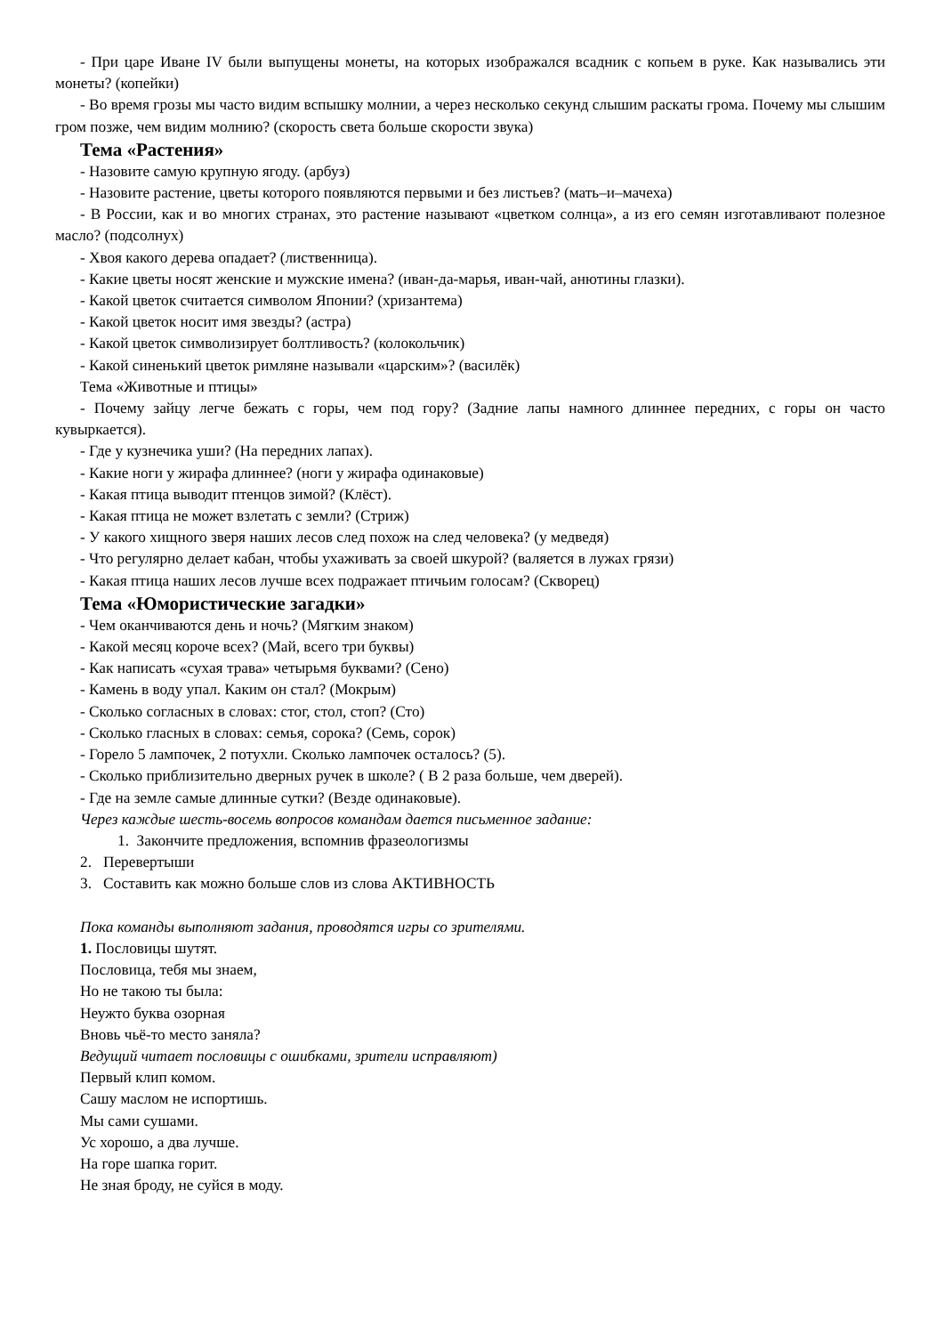- При царе Иване IV были выпущены монеты, на которых изображался всадник с копьем в руке. Как назывались эти монеты? (копейки)
- Во время грозы мы часто видим вспышку молнии, а через несколько секунд слышим раскаты грома. Почему мы слышим гром позже, чем видим молнию? (скорость света больше скорости звука)
Тема «Растения»
- Назовите самую крупную ягоду. (арбуз)
- Назовите растение, цветы которого появляются первыми и без листьев? (мать–и–мачеха)
- В России, как и во многих странах, это растение называют «цветком солнца», а из его семян изготавливают полезное масло? (подсолнух)
- Хвоя какого дерева опадает? (лиственница).
- Какие цветы носят женские и мужские имена? (иван-да-марья, иван-чай, анютины глазки).
- Какой цветок считается символом Японии? (хризантема)
- Какой цветок носит имя звезды? (астра)
- Какой цветок символизирует болтливость? (колокольчик)
- Какой синенький цветок римляне называли «царским»? (василёк)
Тема «Животные и птицы»
- Почему зайцу легче бежать с горы, чем под гору? (Задние лапы намного длиннее передних, с горы он часто кувыркается).
- Где у кузнечика уши? (На передних лапах).
- Какие ноги у жирафа длиннее? (ноги у жирафа одинаковые)
- Какая птица выводит птенцов зимой? (Клёст).
- Какая птица не может взлетать с земли? (Стриж)
- У какого хищного зверя наших лесов след похож на след человека? (у медведя)
- Что регулярно делает кабан, чтобы ухаживать за своей шкурой? (валяется в лужах грязи)
- Какая птица наших лесов лучше всех подражает птичьим голосам? (Скворец)
Тема «Юмористические загадки»
- Чем оканчиваются день и ночь? (Мягким знаком)
- Какой месяц короче всех? (Май, всего три буквы)
- Как написать «сухая трава» четырьмя буквами? (Сено)
- Камень в воду упал. Каким он стал? (Мокрым)
- Сколько согласных в словах: стог, стол, стоп? (Сто)
- Сколько гласных в словах: семья, сорока? (Семь, сорок)
- Горело 5 лампочек, 2 потухли. Сколько лампочек осталось? (5).
- Сколько приблизительно дверных ручек в школе? ( В 2 раза больше, чем дверей).
- Где на земле самые длинные сутки? (Везде одинаковые).
Через каждые шесть-восемь вопросов командам дается письменное задание:
1. Закончите предложения, вспомнив фразеологизмы
2. Перевертыши
3. Составить как можно больше слов из слова АКТИВНОСТЬ
Пока команды выполняют задания, проводятся игры со зрителями.
1. Пословицы шутят.
Пословица, тебя мы знаем,
Но не такою ты была:
Неужто буква озорная
Вновь чьё-то место заняла?
Ведущий читает пословицы с ошибками, зрители исправляют)
Первый клип комом.
Сашу маслом не испортишь.
Мы сами сушами.
Ус хорошо, а два лучше.
На горе шапка горит.
Не зная броду, не суйся в моду.